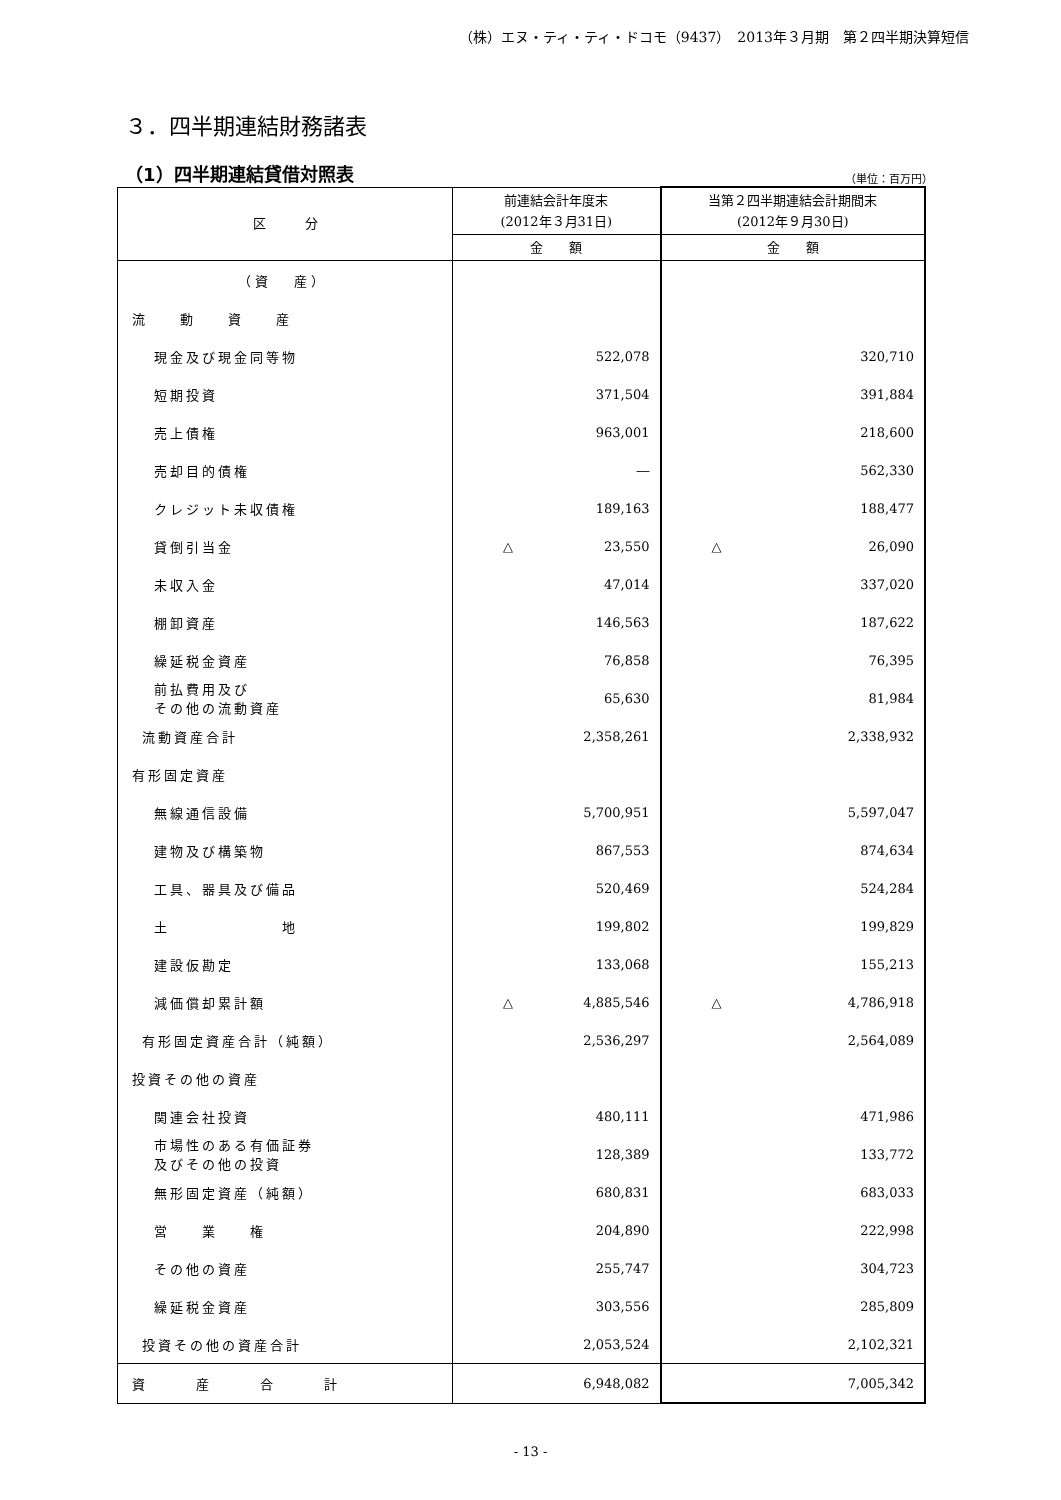（株）エヌ・ティ・ティ・ドコモ（9437）　2013年３月期　第２四半期決算短信
３．四半期連結財務諸表
（1）四半期連結貸借対照表
（単位：百万円）
| 区 分 | 前連結会計年度末 (2012年３月31日) | 当第２四半期連結会計期間末 (2012年９月30日) |
| --- | --- | --- |
| | 金 額 | 金 額 |
| （ 資 産 ） | | |
| 流 動 資 産 | | |
| 現金及び現金同等物 | 522,078 | 320,710 |
| 短期投資 | 371,504 | 391,884 |
| 売上債権 | 963,001 | 218,600 |
| 売却目的債権 | ― | 562,330 |
| クレジット未収債権 | 189,163 | 188,477 |
| 貸倒引当金 | △ 23,550 | △ 26,090 |
| 未収入金 | 47,014 | 337,020 |
| 棚卸資産 | 146,563 | 187,622 |
| 繰延税金資産 | 76,858 | 76,395 |
| 前払費用及び その他の流動資産 | 65,630 | 81,984 |
| 流動資産合計 | 2,358,261 | 2,338,932 |
| 有形固定資産 | | |
| 無線通信設備 | 5,700,951 | 5,597,047 |
| 建物及び構築物 | 867,553 | 874,634 |
| 工具、器具及び備品 | 520,469 | 524,284 |
| 土 地 | 199,802 | 199,829 |
| 建設仮勘定 | 133,068 | 155,213 |
| 減価償却累計額 | △ 4,885,546 | △ 4,786,918 |
| 有形固定資産合計（純額） | 2,536,297 | 2,564,089 |
| 投資その他の資産 | | |
| 関連会社投資 | 480,111 | 471,986 |
| 市場性のある有価証券 及びその他の投資 | 128,389 | 133,772 |
| 無形固定資産（純額） | 680,831 | 683,033 |
| 営 業 権 | 204,890 | 222,998 |
| その他の資産 | 255,747 | 304,723 |
| 繰延税金資産 | 303,556 | 285,809 |
| 投資その他の資産合計 | 2,053,524 | 2,102,321 |
| 資 産 合 計 | 6,948,082 | 7,005,342 |
- 13 -